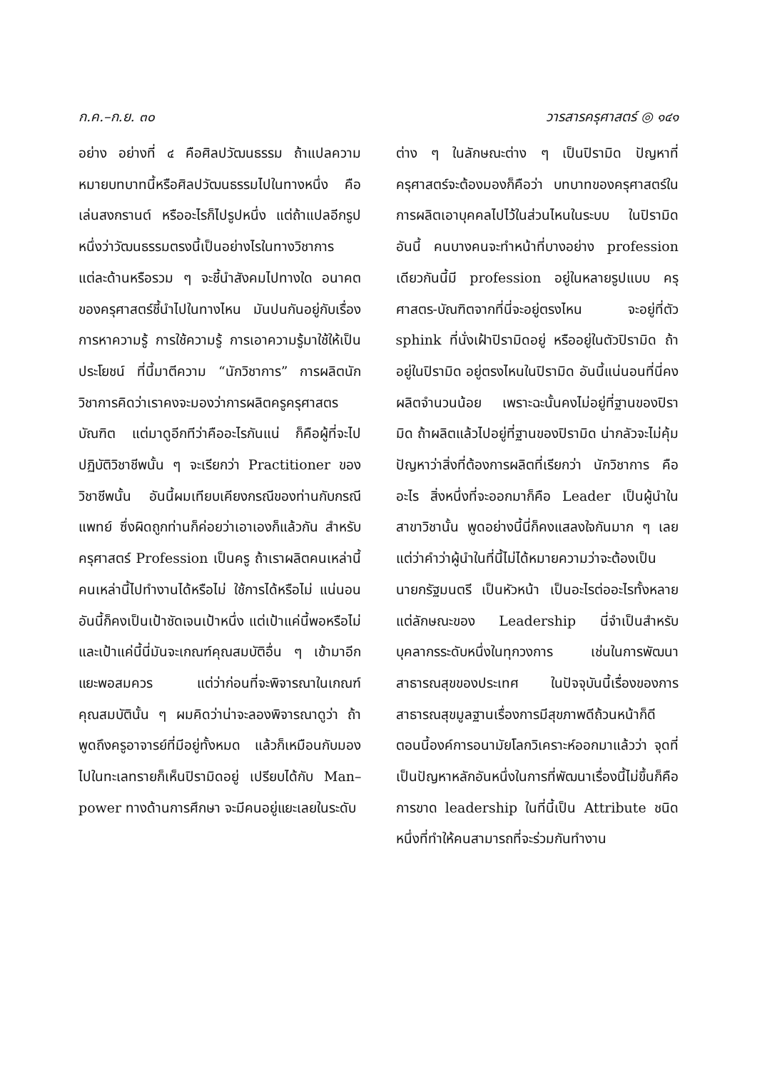ก.ค.–ก.ย. ๓๐ วารสารครุศาสตร์ ◎ ๑๔๑
อย่าง อย่างที่ ๔ คือศิลปวัฒนธรรม ถ้าแปลความหมายบทบาทนี้หรือศิลปวัฒนธรรมไปในทางหนึ่ง คือ เล่นสงกรานต์ หรืออะไรก็ไปรูปหนึ่ง แต่ถ้าแปลอีกรูปหนึ่งว่าวัฒนธรรมตรงนี้เป็นอย่างไรในทางวิชาการแต่ละด้านหรือรวม ๆ จะชี้นำสังคมไปทางใด อนาคตของครุศาสตร์ชี้นำไปในทางไหน มันปนกันอยู่กับเรื่องการหาความรู้ การใช้ความรู้ การเอาความรู้มาใช้ให้เป็นประโยชน์ ที่นี้มาตีความ “นักวิชาการ” การผลิตนักวิชาการคิดว่าเราคงจะมองว่าการผลิตครูครุศาสตรบัณฑิต แต่มาดูอีกทีว่าคืออะไรกันแน่ ก็คือผู้ที่จะไปปฏิบัติวิชาชีพนั้น ๆ จะเรียกว่า Practitioner ของวิชาชีพนั้น อันนี้ผมเทียบเคียงกรณีของท่านกับกรณีแพทย์ ซึ่งผิดถูกท่านก็ค่อยว่าเอาเองก็แล้วกัน สำหรับครุศาสตร์ Profession เป็นครู ถ้าเราผลิตคนเหล่านี้ คนเหล่านี้ไปทำงานได้หรือไม่ ใช้การได้หรือไม่ แน่นอนอันนี้ก็คงเป็นเป้าชัดเจนเป้าหนึ่ง แต่เป้าแค่นี้พอหรือไม่ และเป้าแค่นี้นี่มันจะเกณฑ์คุณสมบัติอื่น ๆ เข้ามาอีกแยะพอสมควร แต่ว่าก่อนที่จะพิจารณาในเกณฑ์คุณสมบัตินั้น ๆ ผมคิดว่าน่าจะลองพิจารณาดูว่า ถ้าพูดถึงครูอาจารย์ที่มีอยู่ทั้งหมด แล้วก็เหมือนกับมองไปในทะเลทรายก็เห็นปิรามิดอยู่ เปรียบได้กับ Man–power ทางด้านการศึกษา จะมีคนอยู่แยะเลยในระดับ
ต่าง ๆ ในลักษณะต่าง ๆ เป็นปิรามิด ปัญหาที่ครุศาสตร์จะต้องมองก็คือว่า บทบาทของครุศาสตร์ในการผลิตเอาบุคคลไปไว้ในส่วนไหนในระบบ ในปิรามิดอันนี้ คนบางคนจะทำหน้าที่บางอย่าง profession เดียวกันนี้มี profession อยู่ในหลายรูปแบบ ครุศาสตร-บัณฑิตจากที่นี่จะอยู่ตรงไหน จะอยู่ที่ตัว sphink ที่นั่งเฝ้าปิรามิดอยู่ หรืออยู่ในตัวปิรามิด ถ้าอยู่ในปิรามิด อยู่ตรงไหนในปิรามิด อันนี้แน่นอนที่นี่คงผลิตจำนวนน้อย เพราะฉะนั้นคงไม่อยู่ที่ฐานของปิรามิด ถ้าผลิตแล้วไปอยู่ที่ฐานของปิรามิด น่ากลัวจะไม่คุ้ม ปัญหาว่าสิ่งที่ต้องการผลิตที่เรียกว่า นักวิชาการ คืออะไร สิ่งหนึ่งที่จะออกมาก็คือ Leader เป็นผู้นำในสาขาวิชานั้น พูดอย่างนี้นี่ก็คงแสลงใจกันมาก ๆ เลย แต่ว่าคำว่าผู้นำในที่นี้ไม่ได้หมายความว่าจะต้องเป็นนายกรัฐมนตรี เป็นหัวหน้า เป็นอะไรต่ออะไรทั้งหลาย แต่ลักษณะของ Leadership นี่จำเป็นสำหรับบุคลากรระดับหนึ่งในทุกวงการ เช่นในการพัฒนาสาธารณสุขของประเทศ ในปัจจุบันนี้เรื่องของการสาธารณสุขมูลฐานเรื่องการมีสุขภาพดีถ้วนหน้าก็ดี ตอนนี้องค์การอนามัยโลกวิเคราะห์ออกมาแล้วว่า จุดที่เป็นปัญหาหลักอันหนึ่งในการที่พัฒนาเรื่องนี้ไม่ขึ้นก็คือ การขาด leadership ในที่นี้เป็น Attribute ชนิดหนึ่งที่ทำให้คนสามารถที่จะร่วมกันทำงาน